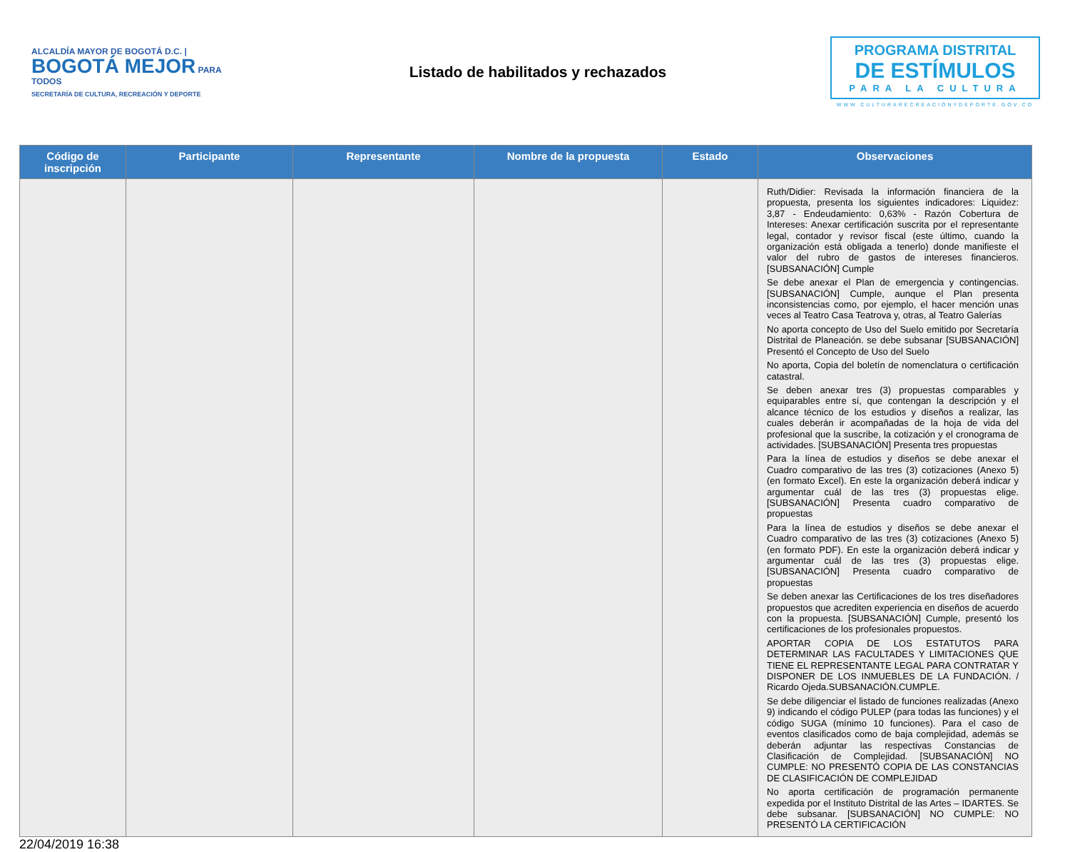ALCALDÍA MAYOR DE BOGOTÁ D.C. | BOGOTÁ MEJOR PARA TODOS
SECRETARÍA DE CULTURA, RECREACIÓN Y DEPORTE
Listado de habilitados y rechazados
PROGRAMA DISTRITAL
DE ESTÍMULOS
PARA LA CULTURA
WWW.CULTURARECREACIONYDEPORTE.GOV.CO
| Código de inscripción | Participante | Representante | Nombre de la propuesta | Estado | Observaciones |
| --- | --- | --- | --- | --- | --- |
| | | | | | Ruth/Didier: Revisada la información financiera de la propuesta, presenta los siguientes indicadores: Liquidez: 3,87 - Endeudamiento: 0,63% - Razón Cobertura de Intereses: Anexar certificación suscrita por el representante legal, contador y revisor fiscal (este último, cuando la organización está obligada a tenerlo) donde manifieste el valor del rubro de gastos de intereses financieros. [SUBSANACIÓN] Cumple Se debe anexar el Plan de emergencia y contingencias. [SUBSANACIÓN] Cumple, aunque el Plan presenta inconsistencias como, por ejemplo, el hacer mención unas veces al Teatro Casa Teatrova y, otras, al Teatro Galerías No aporta concepto de Uso del Suelo emitido por Secretaría Distrital de Planeación. se debe subsanar [SUBSANACIÓN] Presentó el Concepto de Uso del Suelo No aporta, Copia del boletín de nomenclatura o certificación catastral. Se deben anexar tres (3) propuestas comparables y equiparables entre sí, que contengan la descripción y el alcance técnico de los estudios y diseños a realizar, las cuales deberán ir acompañadas de la hoja de vida del profesional que la suscribe, la cotización y el cronograma de actividades. [SUBSANACIÓN] Presenta tres propuestas Para la línea de estudios y diseños se debe anexar el Cuadro comparativo de las tres (3) cotizaciones (Anexo 5) (en formato Excel). En este la organización deberá indicar y argumentar cuál de las tres (3) propuestas elige. [SUBSANACIÓN] Presenta cuadro comparativo de propuestas Para la línea de estudios y diseños se debe anexar el Cuadro comparativo de las tres (3) cotizaciones (Anexo 5) (en formato PDF). En este la organización deberá indicar y argumentar cuál de las tres (3) propuestas elige. [SUBSANACIÓN] Presenta cuadro comparativo de propuestas Se deben anexar las Certificaciones de los tres diseñadores propuestos que acrediten experiencia en diseños de acuerdo con la propuesta. [SUBSANACIÓN] Cumple, presentó los certificaciones de los profesionales propuestos. APORTAR COPIA DE LOS ESTATUTOS PARA DETERMINAR LAS FACULTADES Y LIMITACIONES QUE TIENE EL REPRESENTANTE LEGAL PARA CONTRATAR Y DISPONER DE LOS INMUEBLES DE LA FUNDACIÓN. / Ricardo Ojeda.SUBSANACIÓN.CUMPLE. Se debe diligenciar el listado de funciones realizadas (Anexo 9) indicando el código PULEP (para todas las funciones) y el código SUGA (mínimo 10 funciones). Para el caso de eventos clasificados como de baja complejidad, además se deberán adjuntar las respectivas Constancias de Clasificación de Complejidad. [SUBSANACIÓN] NO CUMPLE: NO PRESENTÓ COPIA DE LAS CONSTANCIAS DE CLASIFICACIÓN DE COMPLEJIDAD No aporta certificación de programación permanente expedida por el Instituto Distrital de las Artes – IDARTES. Se debe subsanar. [SUBSANACIÓN] NO CUMPLE: NO PRESENTÓ LA CERTIFICACIÓN |
22/04/2019 16:38